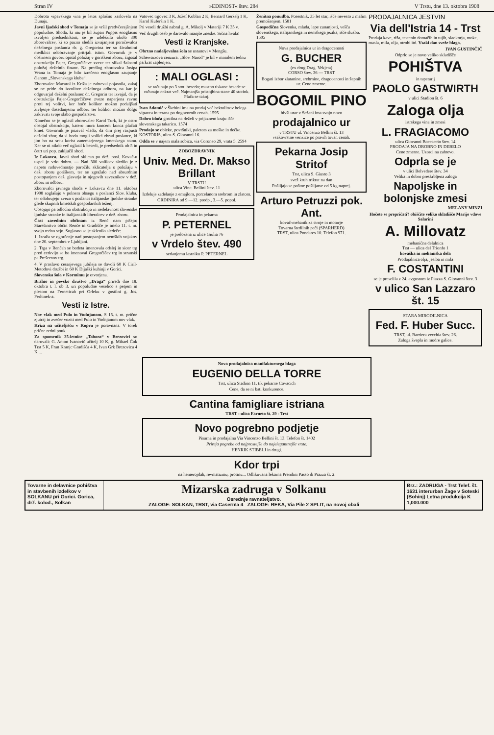Stran IV »EDINOST« štev. 284 V Trstu, dne 13. oktobra 1908
Dobrota vipavskega vina je letos splošno zaslovela na Dunaju.
Javni ljudski shod v Tomaju se je vršil predvčerajšnjem popoludne. Shoda, ki mu je bil župan Puppis enoglasno izvoljen predsednikom, se je udeležilo okolo 300 zborovalcev, ki so pazno sledili izvajanjem poročevalca deželnega poslanca dr. g. Gregorina ter so živahnimi medklici odobravanje pritrjali istim. Govornik je v obširnem govoru opisal položaj v goriškem zboru, žigosal obstrukcijo Pajer, Gregorčičeve zveze ter slikal žalostni položaj deželnih financ. Na predlog zborovalca Josipa Vrana iz Tomaja je bilo izrečeno enoglasno zaupanje članom „Slovenskega kluba“.
Zborovalec Macarol iz Križa je zahteval pojasnila, zakaj se ne pride do izvolitve deželnega odbora, na kar je odgovarjal deželni poslanec dr. Gregorin ter izvajal, da je obstrukcija Pajer-Gregorčičeve zveze naperjena ravno proti tej volitvi, ker hoče kolikor možno podaljšati življenje dosedanjemu odboru ter kolikor možno dolgo zakrivati svoje slabo gospodarstvo.
Konečno se je oglasil zborovalec Karol Turk, ki je ostro obsojal obstrukcijo, katero mora koncem konca plačati kmet. Govornik je pozival vlado, da čim prej razpusti deželni zbor, da si bodo mogli volilci zbrati poslance, ki jim bo na srcu korist zanemarjenega kmetskega stanu. Ker se ni nikdo več oglasil k besedi, je predsednik ob 5 in četrt uri pop. zaključil shod.
Iz Lokavca. Javni shod sklican po dež. posl. Kovač-u uspel je vrlo dobro. — Nad 300 volilcev sledilo je z napeto radovednostjo poročilu sklicatelja o položaju v dež. zboru goriškem, ter se zgražalo nad absurdnim postopanjem dež. glavarja in njegovih zaveznikov v dež. zboru in odboru.
Zborovalci javnega shoda v Lokavcu dne 11. oktobra 1908 soglašajo v polnem obsegu s poslanci Slov. kluba, ter odobrujejo zvezo s poslanci italijanske ljudske stranke glede skupnih kmetskih gospodarskih teženj.
Obsojajo pa odločno obstrukcijo in nedelavnost slovenske ljudske stranke in italijanskih liberalcev v dež. zboru.
Čast zavednim občinam iz Renč nam pišejo: Starešinstvo občin Renče in Gradišče je imelo 11. t. m. svojo redno sejo. Soglasno se je sklenilo sledeče:
1. Izraža se ogorčenje nad postopanjem nemških vojakov dne 20. septembra v Ljubljani.
2. Trga v Renčah se bodeta imenovala odslej in sicer trg pred cerkvijo se bo imenoval Gregorčičev trg in stranski pa Prešernov trg.
4. V proslavo cesarjevega jubileja se dovoli 60 K Ciril-Metodovi družbi in 60 K Dijaški kuhinji v Gorici.
Slovenska šola v Kormimu je otvorjena.
Bralno in pevsko društvo „Draga“ priredi dne 18. oktobra t. l. ob 3. uri popoludne veselico s petjem in plesom na Ferneticah pri Orleku v gostilni g. Jos. Perhinek-a.
Vesti iz Istre.
Nov vlak med Pulo in Vodnjanom. S 15. t. m. prične zjutraj in zvečer voziti med Pulo in Vodnjanom nov vlak.
Kriza na učiteljišču v Kopru je poravnana. V torek prične redni pouk.
Za spomenik 25-letnice „Tabora“ v Brezovici so darovali: G. Anton Ivanovič učitelj 10 K, g. Mihael Čok Trst 5 K, Fran Kranjc Gradišča 4 K, Ivan Grk Brezovica 4 K ...
Vatovec trgovec 3 K, Jožef Koblan 2 K, Bernard Gerželj 1 K, Karol Kuferšin 1 K.
Pri veseli družbi nabral g. A. Mikolj v Materiji 7 K 35 v.
Več drugih oseb je darovalo manjše zneske. Srčna hvala!
Vesti iz Kranjske.
Obrtno nadaljevalna šola se ustanovi v Mengšu.
Schewarzova cenzura. „Slov. Narod“ je bil v minolem tednu parkrat zaplenjen.
: MALI OGLASI :
se računajo po 3 stot. besedo; mastno tiskane besede se računajo enkrat več. Najmanjša pristojbina stane 40 stotink. Plača se takoj.
Ivan Adamič v Škrbini ima na prodaj več hektolitrov belega vipavca in terana po dogovornih cenah. 1595
Dobro idoča gostilna na deželi v prijaznem kraju išče slovenskega takarico. 1574
Prodajo se obleke, površniki, paletots za moške in dečke. KOSTORIS, ulica S. Giovanni 16.
Odda se v najem mala sobica, via Coroneo 29, vrata 5. 2594
ZOBOZDRAVNIK
Univ. Med. Dr. Makso Brillant
V TRSTU
ulica Vinc. Bellini štev. 11
Izdeluje zadelanje z emajlom, porcelanom srebrom in zlatom.
ORDINIRA od 9.—12. predp., 3.—5. popol.
Prodajalnica in pekarna
P. PETERNEL
je preložena iz ulice Giulia 76
v Vrdelo štev. 490
sedanjemu lastniku P. PETERNEL
Ženitna ponudba. Posestnik, 35 let star, išče nevesto z malim premoženjem. 1581
Gospodična Slovenka, mlada, lepe zunanjosti, vešča slovenskega, italijanskega in nemškega jezika, išče službo. 1505
Nova prodajalnica ur in dragocenosti
G. BUCHER
(ex drug Drag. Vekjeta)
CORSO štev. 36 — TRST
Bogati izbor zlatanine, srebrnine, dragocenosti in žepnih ur. Cene zmerne.
BOGOMIL PINO
bivši urar v Sežani ima svojo novo
prodajalnico ur
v TRSTU ul. Vincenzo Bellini št. 13
vsakovrstne verižice po pravih tovar. cenah.
Pekarna Josip Stritof
Trst, ulica S. Giusto 3
svež kruh trikrat na dan
Pošiljajo se poštne pošiljatve od 5 kg naprej.
Arturo Petruzzi pok. Ant.
kovač-mehanik za stroje in motorje
Tovarna štedilnih peči (SPARHERD)
TRST, ulica Pondares 10. Telefon 971.
PRODAJALNICA JESTVIN
Via dell'Istria 14 - Trst
Prodaja kave, riža, testenin domačih in tujih, sladkorja, moke, masla, mila, olja, otrobi itd. Vsaki dan sveže blago.
IVAN GUSTINČIČ
Odprlo se je novo veliko skladišče
POHIŠTVA
in tapetarij
PAOLO GASTWIRTH
v ulici Stadion št. 6
Zaloga olja
istrskega vina in zmesi
L. FRAGIACOMO
ulica Giovanni Boccaccio štev. 14
PRODAJA NA DROBNO IN DEBELO
Cene zmerne. Uzorci na zahtevo.
Odprla se je
v ulici Belvedere štev. 34
Velika in dobro preskrbljena zaloga
Napoljske in bolonjske zmesi
MELANY MINZI
Hočete se prepričati? obiščite veliko skladišče Marije vdove Salarini
A. Millovatz
mehanična delalnica
Trst — ulica del Trionfo 1
kovaška in mehaniška dela
Prodajalnica olja, jesiba in mila
F. COSTANTINI
se je preselila z 24. avgustom iz Piazza S. Giovanni štev. 3
v ulico San Lazzaro št. 15
STARA MIRODILNICA
Fed. F. Huber Succ.
TRST, ul. Barriera vecchia štev. 26.
Zaloga žvepla in modre galice.
Nova prodajalnica manifakturnega blaga
EUGENIO DELLA TORRE
Trst, ulica Stadion 11, tik pekarne Covacich
Cene, da se ni bati konkurence.
Cantina famigliare istriana
TRST - ulica Farneto št. 29 - Trst
Novo pogrebno podjetje
Pisarna in prodajalna Via Vincenzo Bellini št. 13. Telefon št. 1402
Prireja pogrebe od najprostejše do najelegantnejše vrste.
HENRIK STIBELJ in drugi.
Kdor trpi
na hemerojdah, revmatizmu, protinu... Odlikovana lekarna Prendini Passo di Piazza št. 2.
Tovarne in delavnice pohištva in stavbenih izdelkov v SOLKANU pri Gorici. Gorica, drž. kolod., Solkan
Mizarska zadruga v Solkanu
Osrednje ravnateljstvo.
ZALOGE: SOLKAN, TRST, via Caserma 4 ZALOGE: REKA, Via Pile 2 SPLIT, na novoj obali
Brz.: ZADRUGA - Trst Telef. št. 1631 interurban Žage v Soteski (Bohinj) Letna produkcija K 1,000.000